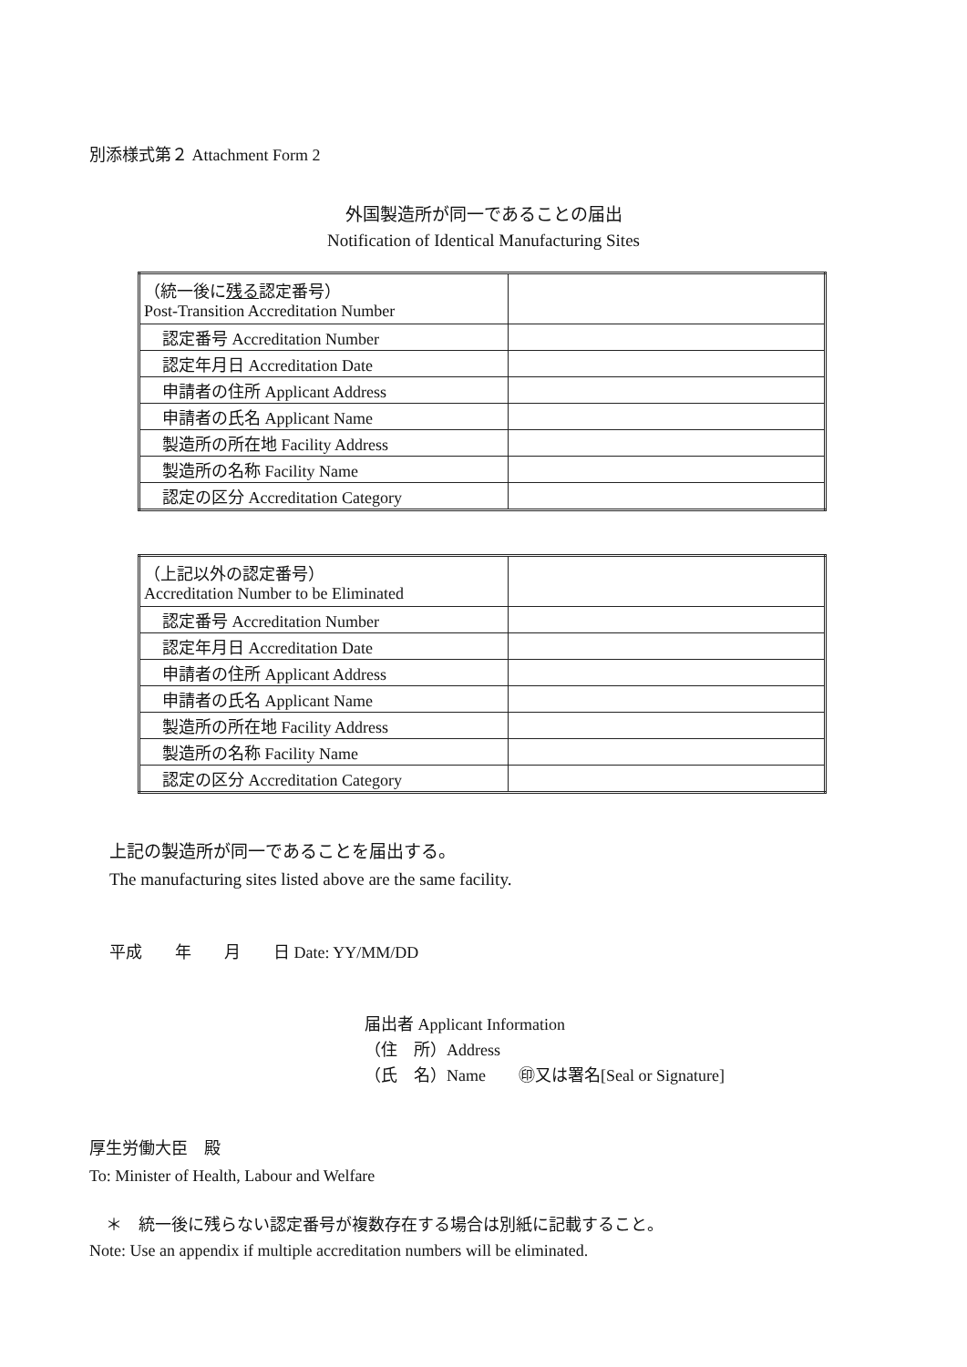別添様式第２ Attachment Form 2
外国製造所が同一であることの届出
Notification of Identical Manufacturing Sites
| （統一後に 残る 認定番号） Post-Transition Accreditation Number | |
| 認定番号 Accreditation Number | |
| 認定年月日 Accreditation Date | |
| 申請者の住所 Applicant Address | |
| 申請者の氏名 Applicant Name | |
| 製造所の所在地 Facility Address | |
| 製造所の名称 Facility Name | |
| 認定の区分 Accreditation Category | |
| （上記以外の認定番号） Accreditation Number to be Eliminated | |
| 認定番号 Accreditation Number | |
| 認定年月日 Accreditation Date | |
| 申請者の住所 Applicant Address | |
| 申請者の氏名 Applicant Name | |
| 製造所の所在地 Facility Address | |
| 製造所の名称 Facility Name | |
| 認定の区分 Accreditation Category | |
上記の製造所が同一であることを届出する。
The manufacturing sites listed above are the same facility.
平成  年  月  日 Date: YY/MM/DD
届出者 Applicant Information
（住　所）Address
（氏　名）Name  ㊞又は署名[Seal or Signature]
厚生労働大臣　殿
To: Minister of Health, Labour and Welfare
 ＊　統一後に残らない認定番号が複数存在する場合は別紙に記載すること。
Note: Use an appendix if multiple accreditation numbers will be eliminated.